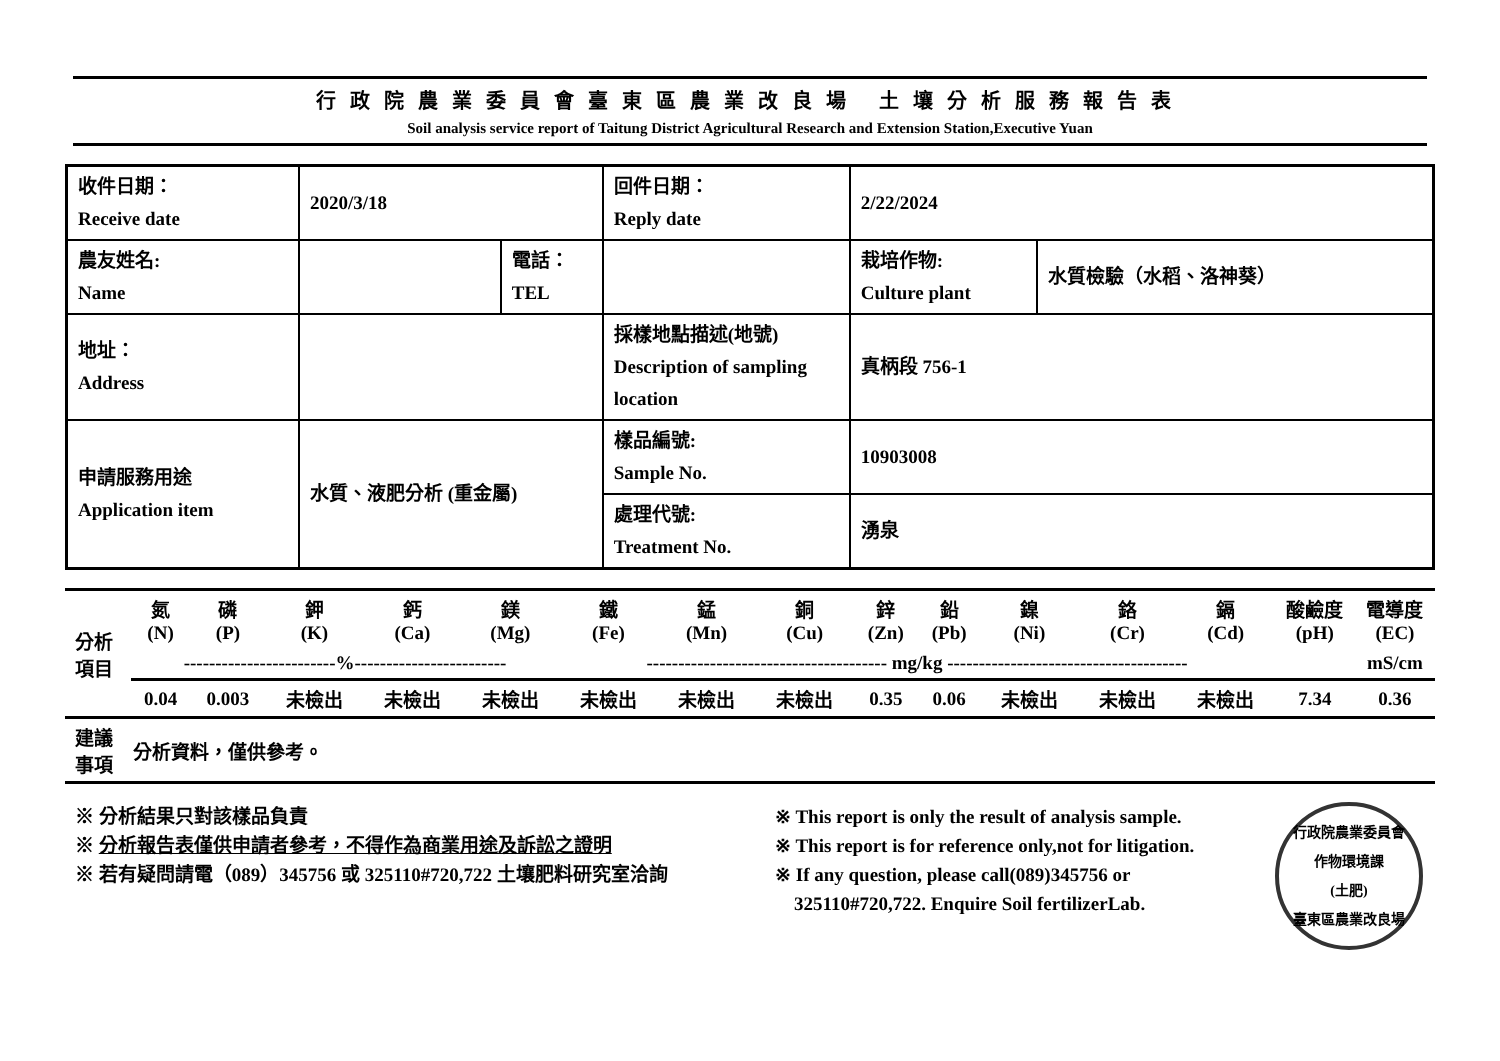行政院農業委員會臺東區農業改良場 土壤分析服務報告表
Soil analysis service report of Taitung District Agricultural Research and Extension Station,Executive Yuan
| 收件日期： Receive date | 2020/3/18 | | 回件日期： Reply date | 2/22/2024 | |
| 農友姓名: Name | | 電話： TEL | | 栽培作物: Culture plant | 水質檢驗（水稻、洛神葵） |
| 地址： Address | | | 採樣地點描述(地號) Description of sampling location | 真柄段 756-1 | |
| 申請服務用途 Application item | 水質、液肥分析 (重金屬) | | 樣品編號: Sample No. | 10903008 | |
| | | | 處理代號: Treatment No. | 湧泉 | |
| 分析 項目 | 氮 (N) | 磷 (P) | 鉀 (K) | 鈣 (Ca) | 鎂 (Mg) | 鐵 (Fe) | 錳 (Mn) | 銅 (Cu) | 鋅 (Zn) | 鉛 (Pb) | 鎳 (Ni) | 鉻 (Cr) | 鎘 (Cd) | 酸鹼度 (pH) | 電導度 (EC) |
| | ------------------------%------------------------ | | | | | -------------------------------------- mg/kg -------------------------------------- | | | | | | | | | mS/cm |
| | 0.04 | 0.003 | 未檢出 | 未檢出 | 未檢出 | 未檢出 | 未檢出 | 未檢出 | 0.35 | 0.06 | 未檢出 | 未檢出 | 未檢出 | 7.34 | 0.36 |
| 建議 事項 | 分析資料，僅供參考。 | | | | | | | | | | | | | | |
※ 分析結果只對該樣品負責
※ 分析報告表僅供申請者參考，不得作為商業用途及訴訟之證明
※ 若有疑問請電（089）345756 或 325110#720,722 土壤肥料研究室洽詢
※ This report is only the result of analysis sample.
※ This report is for reference only,not for litigation.
※ If any question, please call(089)345756 or
325110#720,722. Enquire Soil fertilizerLab.
行政院農業委員會
作物環境課
(土肥)
臺東區農業改良場